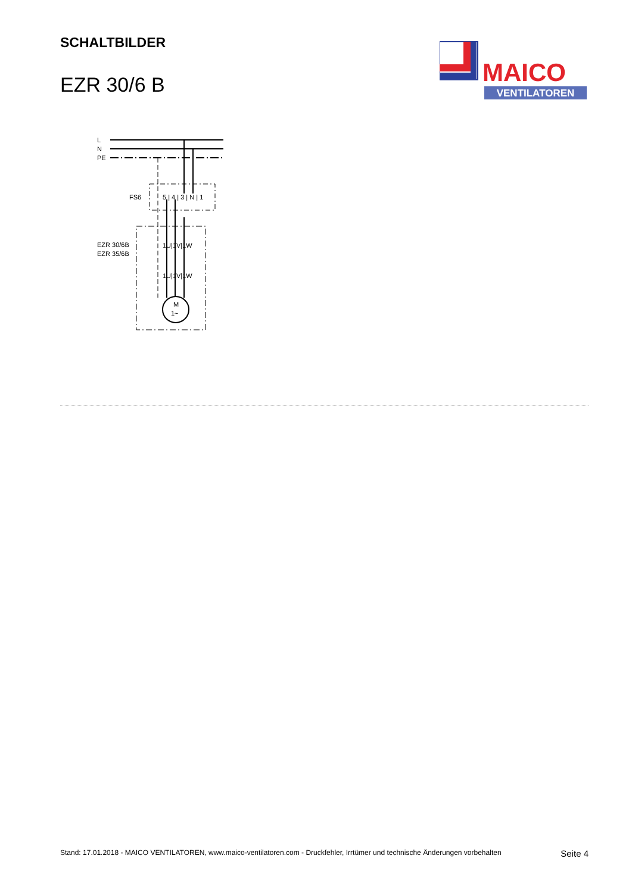SCHALTBILDER
EZR 30/6 B
MAICO
VENTILATOREN
L
N
PE
FS6
5 | 4 | 3 | N | 1
EZR 30/6B
EZR 35/6B
1U|1V|1W
1U|1V|1W
M
1~
Stand: 17.01.2018 - MAICO VENTILATOREN, www.maico-ventilatoren.com - Druckfehler, Irrtümer und technische Änderungen vorbehalten Seite 4